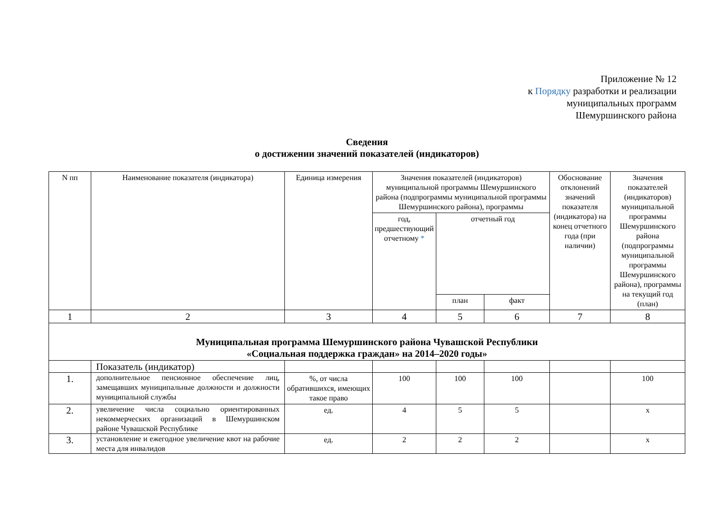Приложение № 12
к Порядку разработки и реализации
муниципальных программ
Шемуршинского района
Сведения
о достижении значений показателей (индикаторов)
| N пп | Наименование показателя (индикатора) | Единица измерения | Значения показателей (индикаторов) муниципальной программы Шемуршинского района (подпрограммы муниципальной программы Шемуршинского района), программы | | | Обоснование отклонений значений показателя (индикатора) на конец отчетного года (при наличии) | Значения показателей (индикаторов) муниципальной программы Шемуршинского района (подпрограммы муниципальной программы Шемуршинского района), программы на текущий год (план) |
| --- | --- | --- | --- | --- | --- | --- | --- |
| | | | год, предшествующий отчетному * | отчетный год | | | |
| | | | | план | факт | | |
| 1 | 2 | 3 | 4 | 5 | 6 | 7 | 8 |
| Муниципальная программа Шемуршинского района Чувашской Республики «Социальная поддержка граждан» на 2014–2020 годы» | | | | | | | |
| | Показатель (индикатор) | | | | | | |
| 1. | дополнительное пенсионное обеспечение лиц, замещавших муниципальные должности и должности муниципальной службы | %, от числа обратившихся, имеющих такое право | 100 | 100 | 100 | | 100 |
| 2. | увеличение числа социально ориентированных некоммерческих организаций в Шемуршинском районе Чувашской Республике | ед. | 4 | 5 | 5 | | х |
| 3. | установление и ежегодное увеличение квот на рабочие места для инвалидов | ед. | 2 | 2 | 2 | | х |